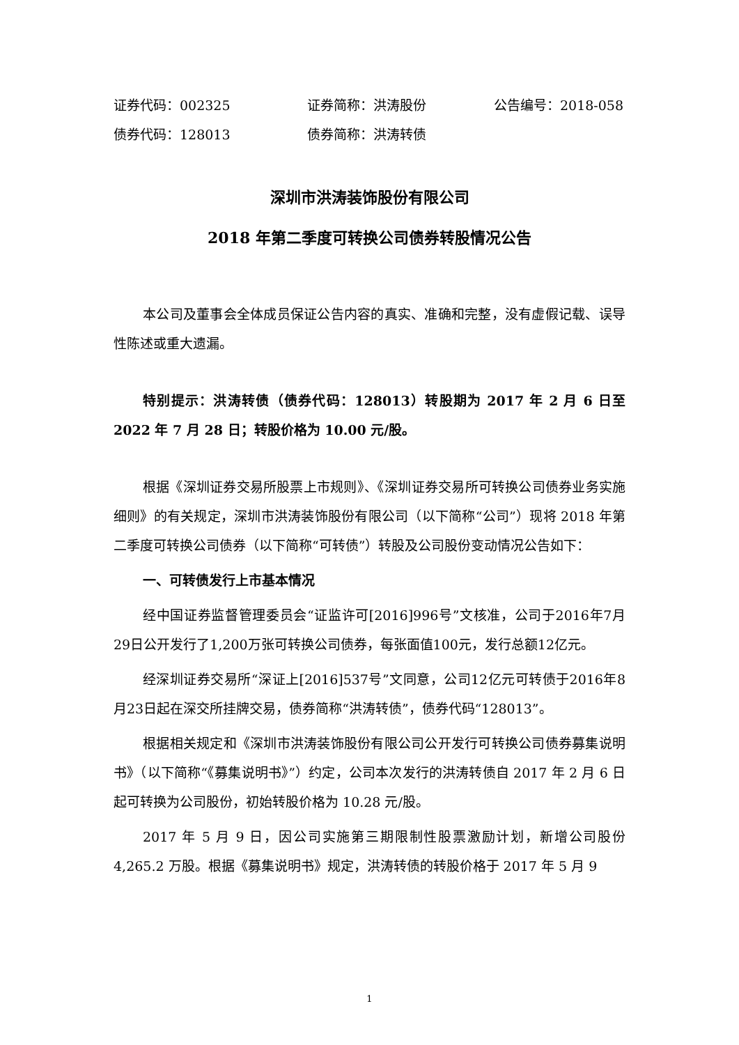证券代码：002325 证券简称：洪涛股份 公告编号：2018-058
债券代码：128013 债券简称：洪涛转债
深圳市洪涛装饰股份有限公司
2018 年第二季度可转换公司债券转股情况公告
本公司及董事会全体成员保证公告内容的真实、准确和完整，没有虚假记载、误导性陈述或重大遗漏。
特别提示：洪涛转债（债券代码：128013）转股期为 2017 年 2 月 6 日至 2022 年 7 月 28 日；转股价格为 10.00 元/股。
根据《深圳证券交易所股票上市规则》、《深圳证券交易所可转换公司债券业务实施细则》的有关规定，深圳市洪涛装饰股份有限公司（以下简称“公司”）现将 2018 年第二季度可转换公司债券（以下简称“可转债”）转股及公司股份变动情况公告如下：
一、可转债发行上市基本情况
经中国证券监督管理委员会“证监许可[2016]996号”文核准，公司于2016年7月29日公开发行了1,200万张可转换公司债券，每张面值100元，发行总额12亿元。
经深圳证券交易所“深证上[2016]537号”文同意，公司12亿元可转债于2016年8月23日起在深交所挂牌交易，债券简称“洪涛转债”，债券代码“128013”。
根据相关规定和《深圳市洪涛装饰股份有限公司公开发行可转换公司债券募集说明书》（以下简称“《募集说明书》”）约定，公司本次发行的洪涛转债自 2017 年 2 月 6 日起可转换为公司股份，初始转股价格为 10.28 元/股。
2017 年 5 月 9 日，因公司实施第三期限制性股票激励计划，新增公司股份 4,265.2 万股。根据《募集说明书》规定，洪涛转债的转股价格于 2017 年 5 月 9
1